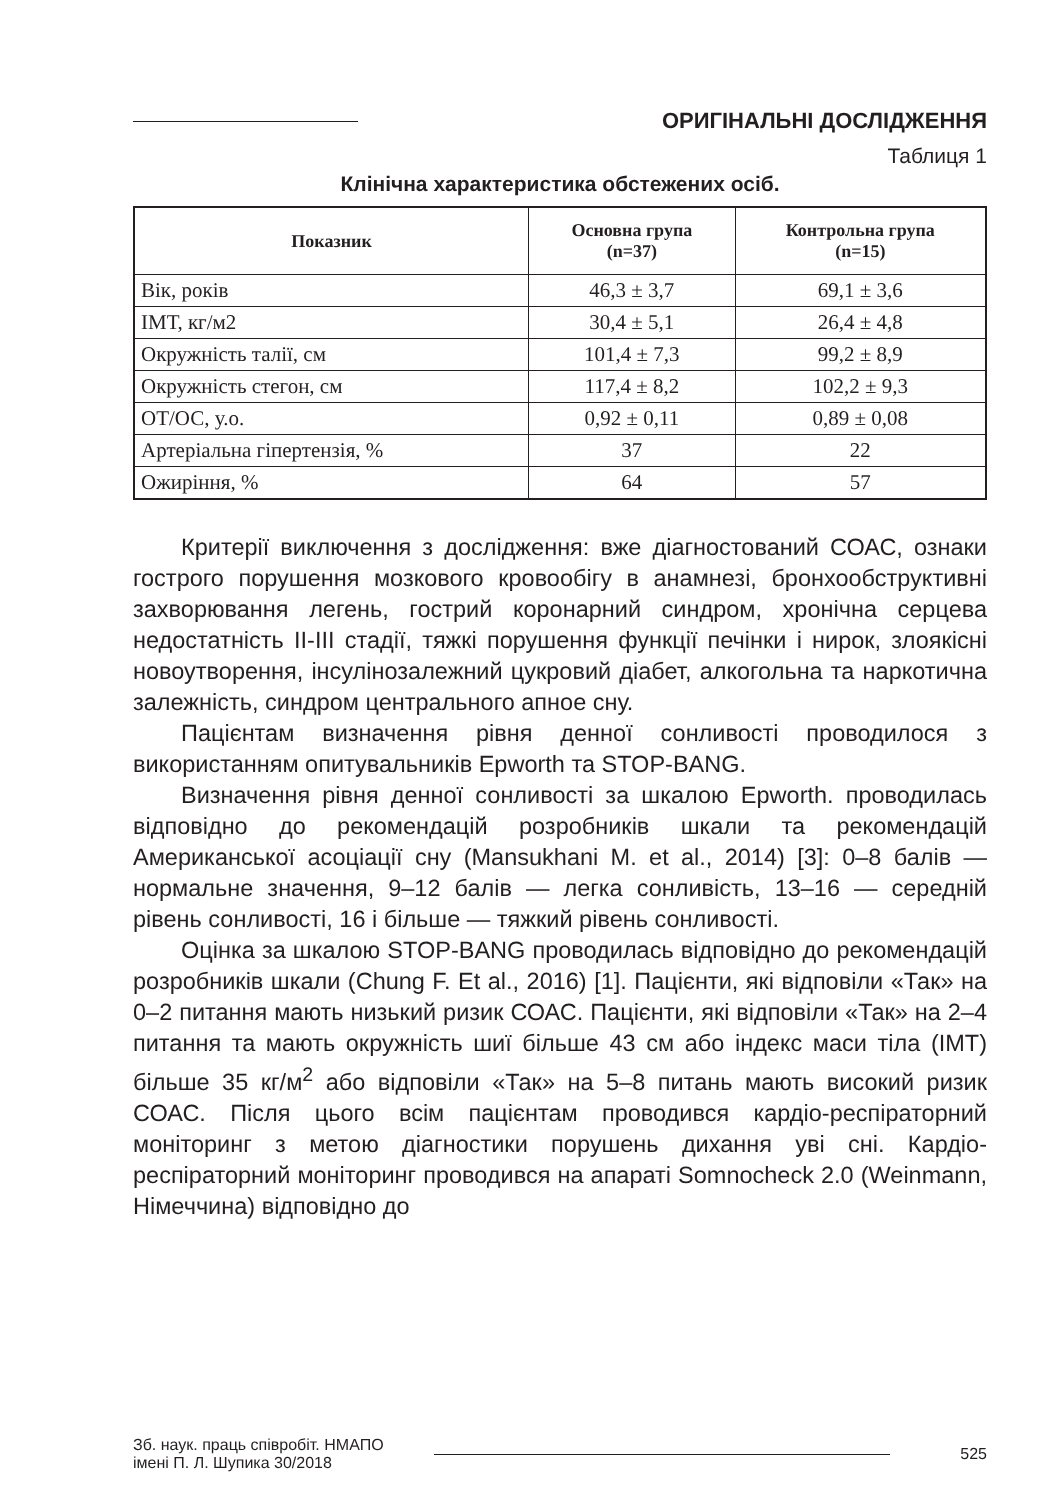ОРИГІНАЛЬНІ ДОСЛІДЖЕННЯ
Таблиця 1
Клінічна характеристика обстежених осіб.
| Показник | Основна група (n=37) | Контрольна група (n=15) |
| --- | --- | --- |
| Вік, років | 46,3 ± 3,7 | 69,1 ± 3,6 |
| ІМТ, кг/м2 | 30,4 ± 5,1 | 26,4 ± 4,8 |
| Окружність талії, см | 101,4 ± 7,3 | 99,2 ± 8,9 |
| Окружність стегон, см | 117,4 ± 8,2 | 102,2 ± 9,3 |
| ОТ/ОС, у.о. | 0,92 ± 0,11 | 0,89 ± 0,08 |
| Артеріальна гіпертензія, % | 37 | 22 |
| Ожиріння, % | 64 | 57 |
Критерії виключення з дослідження: вже діагностований СОАС, ознаки гострого порушення мозкового кровообігу в анамнезі, бронхообструктивні захворювання легень, гострий коронарний синдром, хронічна серцева недостатність II-III стадії, тяжкі порушення функції печінки і нирок, злоякісні новоутворення, інсулінозалежний цукровий діабет, алкогольна та наркотична залежність, синдром центрального апное сну.
Пацієнтам визначення рівня денної сонливості проводилося з використанням опитувальників Epworth та STOP-BANG.
Визначення рівня денної сонливості за шкалою Epworth. проводилась відповідно до рекомендацій розробників шкали та рекомендацій Американської асоціації сну (Mansukhani M. et al., 2014) [3]: 0–8 балів — нормальне значення, 9–12 балів — легка сонливість, 13–16 — середній рівень сонливості, 16 і більше — тяжкий рівень сонливості.
Оцінка за шкалою STOP-BANG проводилась відповідно до рекомендацій розробників шкали (Chung F. Et al., 2016) [1]. Пацієнти, які відповіли «Так» на 0–2 питання мають низький ризик СОАС. Пацієнти, які відповіли «Так» на 2–4 питання та мають окружність шиї більше 43 см або індекс маси тіла (ІМТ) більше 35 кг/м<sup>2</sup> або відповіли «Так» на 5–8 питань мають високий ризик СОАС. Після цього всім пацієнтам проводився кардіо-респіраторний моніторинг з метою діагностики порушень дихання уві сні. Кардіо-респіраторний моніторинг проводився на апараті Somnocheck 2.0 (Weinmann, Німеччина) відповідно до
Зб. наук. праць співробіт. НМАПО
імені П. Л. Шупика 30/2018
525